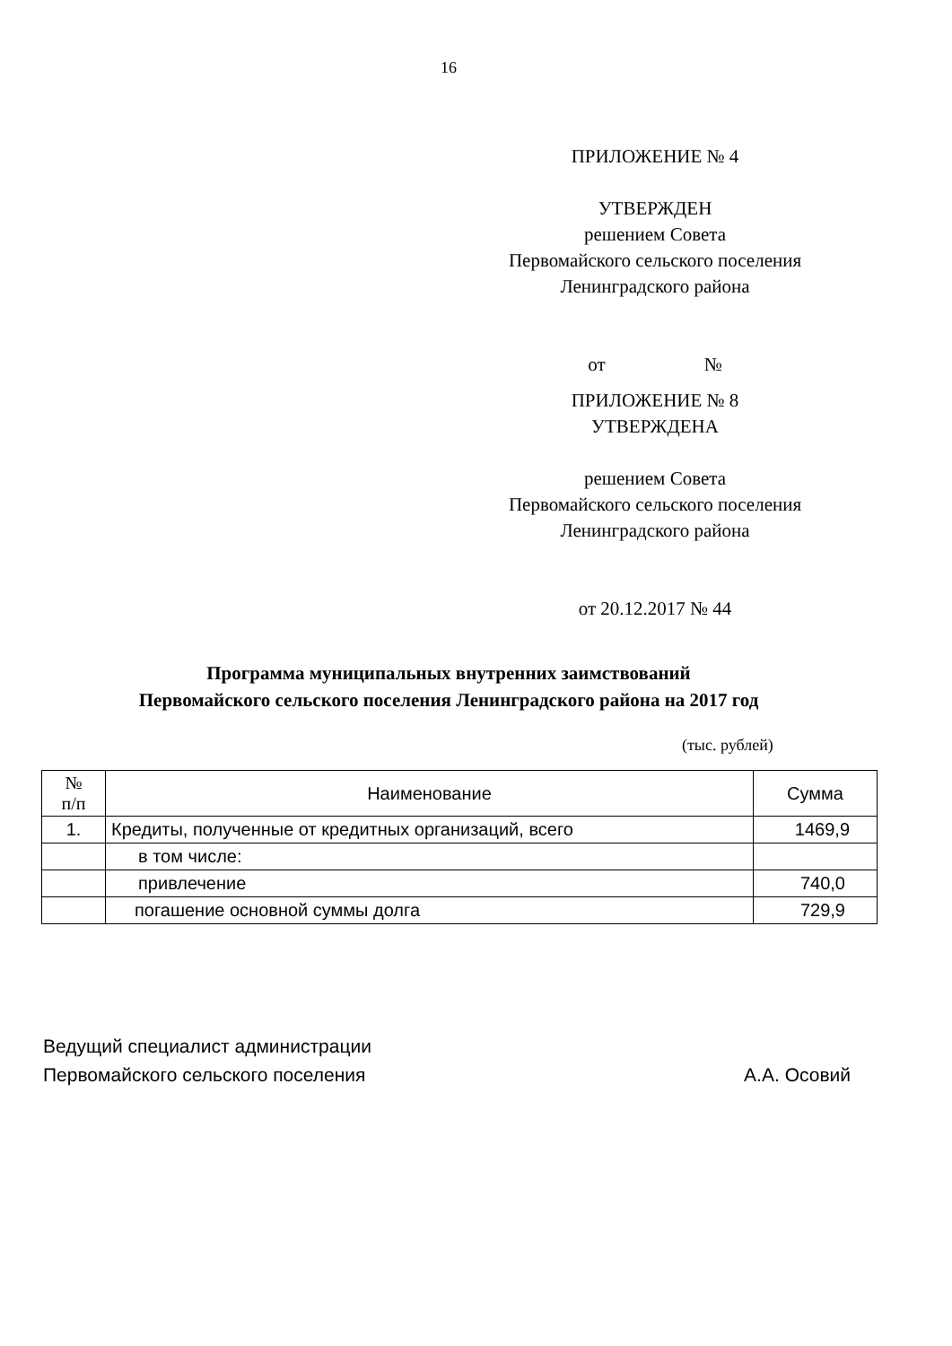16
ПРИЛОЖЕНИЕ № 4
УТВЕРЖДЕН
решением Совета
Первомайского сельского поселения
Ленинградского района
от №
ПРИЛОЖЕНИЕ № 8
УТВЕРЖДЕНА
решением Совета
Первомайского сельского поселения
Ленинградского района
от 20.12.2017 № 44
Программа муниципальных внутренних заимствований
Первомайского сельского поселения Ленинградского района на 2017 год
(тыс. рублей)
| № п/п | Наименование | Сумма |
| --- | --- | --- |
| 1. | Кредиты, полученные от кредитных организаций, всего | 1469,9 |
| | в том числе: | |
| | привлечение | 740,0 |
| | погашение основной суммы долга | 729,9 |
Ведущий специалист администрации
Первомайского сельского поселения А.А. Осовий